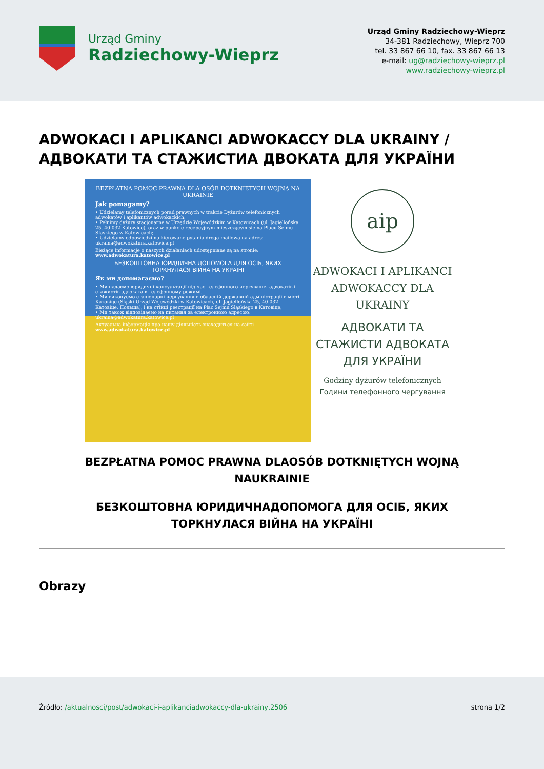Urząd Gminy
Radziechowy-Wieprz
Urząd Gminy Radziechowy-Wieprz
34-381 Radziechowy, Wieprz 700
tel. 33 867 66 10, fax. 33 867 66 13
e-mail: ug@radziechowy-wieprz.pl
www.radziechowy-wieprz.pl
ADWOKACI I APLIKANCI ADWOKACCY DLA UKRAINY / АДВОКАТИ ТА СТАЖИСТИА ДВОКАТА ДЛЯ УКРАЇНИ
BEZPŁATNA POMOC PRAWNA DLA OSÓB DOTKNIĘTYCH WOJNĄ NA UKRAINIE
Jak pomagamy?
• Udzielamy telefonicznych porad prawnych w trakcie Dyżurów telefonicznych adwokatów i aplikantów adwokackich;
• Pełnimy dyżury stacjonarne w Urzędzie Wojewódzkim w Katowicach (ul. Jagiellońska 25, 40-032 Katowice), oraz w punkcie recepcyjnym mieszczącym się na Placu Sejmu Śląskiego w Katowicach;
• Udzielamy odpowiedzi na kierowane pytania droga mailową na adres: ukraina@adwokatura.katowice.pl
Bieżące informacje o naszych działaniach udostępniane są na stronie: www.adwokatura.katowice.pl
БЕЗКОШТОВНА ЮРИДИЧНА ДОПОМОГА ДЛЯ ОСІБ, ЯКИХ ТОРКНУЛАСЯ ВІЙНА НА УКРАЇНІ
Як ми допомагаємо?
• Ми надаємо юридичні консультації під час телефонного чергування адвокатів і стажистів адвоката в телефонному режимі.
• Ми виконуємо стаціонарні чергування в обласній державній адміністрації в місті Катовіце (Śląski Urząd Wojewódzki w Katowicach, ul. Jagiellońska 25, 40-032 Катовіце, Польща), і на стійці реєстрації на Plac Sejmu Śląskiego в Катовіце;
• Ми також відповідаємо на питання за електронною адресою: ukraina@adwokatura.katowice.pl
Актуальна інформація про нашу діяльність знаходиться на сайті - www.adwokatura.katowice.pl
aip
ADWOKACI I APLIKANCI ADWOKACCY DLA UKRAINY
АДВОКАТИ ТА СТАЖИСТИ АДВОКАТА ДЛЯ УКРАЇНИ
Godziny dyżurów telefonicznych
Години телефонного чергування
BEZPŁATNA POMOC PRAWNA DLAOSÓB DOTKNIĘTYCH WOJNĄ NAUKRAINIE
БЕЗКОШТОВНА ЮРИДИЧНАДОПОМОГА ДЛЯ ОСІБ, ЯКИХ ТОРКНУЛАСЯ ВІЙНА НА УКРАЇНІ
Obrazy
Źródło: /aktualnosci/post/adwokaci-i-aplikanciadwokaccy-dla-ukrainy,2506
strona 1/2